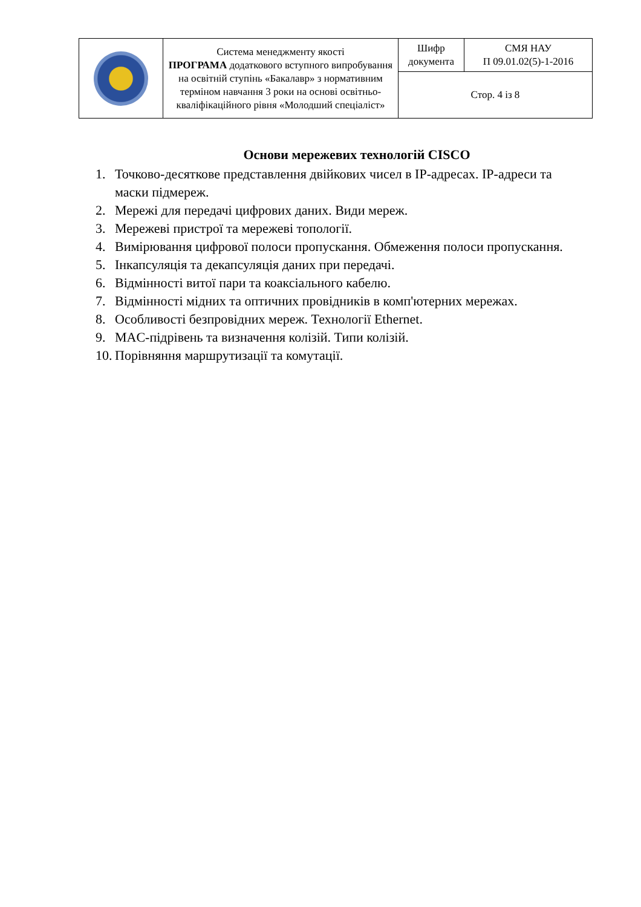| | Система менеджменту якості ПРОГРАМА додаткового вступного випробування на освітній ступінь «Бакалавр» з нормативним терміном навчання 3 роки на основі освітньо-кваліфікаційного рівня «Молодший спеціаліст» | Шифр документа | СМЯ НАУ П 09.01.02(5)-1-2016 |
| | | Стор. 4 із 8 | |
Основи мережевих технологій CISCO
1. Точково-десяткове представлення двійкових чисел в IP-адресах. IP-адреси та маски підмереж.
2. Мережі для передачі цифрових даних. Види мереж.
3. Мережеві пристрої та мережеві топології.
4. Вимірювання цифрової полоси пропускання. Обмеження полоси пропускання.
5. Інкапсуляція та декапсуляція даних при передачі.
6. Відмінності витої пари та коаксіального кабелю.
7. Відмінності мідних та оптичних провідників в комп'ютерних мережах.
8. Особливості безпровідних мереж. Технології Ethernet.
9. MAC-підрівень та визначення колізій. Типи колізій.
10. Порівняння маршрутизації та комутації.